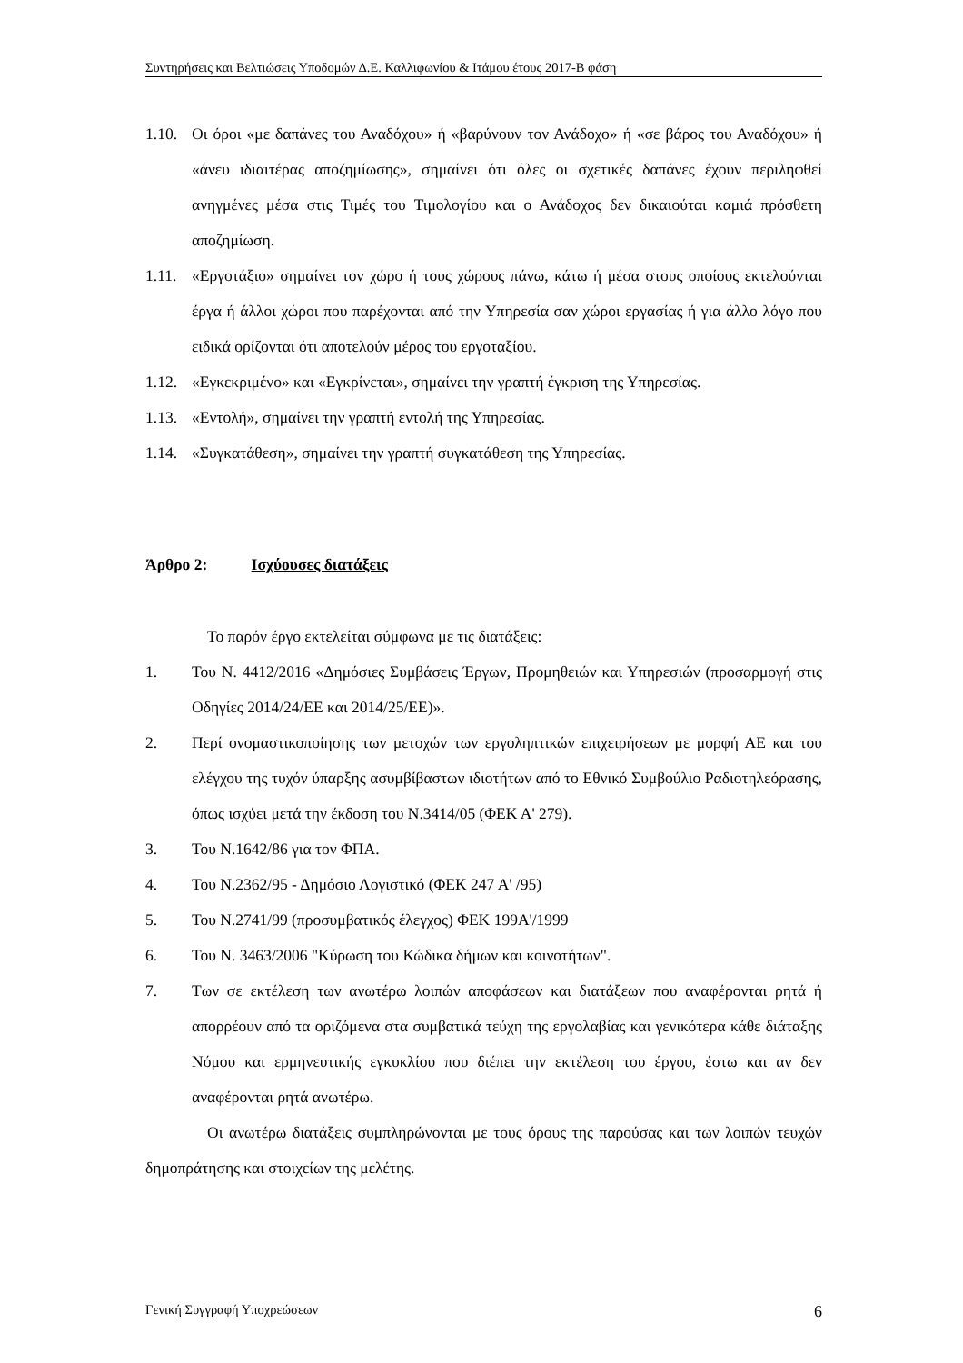Συντηρήσεις και Βελτιώσεις Υποδομών Δ.Ε. Καλλιφωνίου & Ιτάμου έτους 2017-Β φάση
1.10. Οι όροι «με δαπάνες του Αναδόχου» ή «βαρύνουν τον Ανάδοχο» ή «σε βάρος του Αναδόχου» ή «άνευ ιδιαιτέρας αποζημίωσης», σημαίνει ότι όλες οι σχετικές δαπάνες έχουν περιληφθεί ανηγμένες μέσα στις Τιμές του Τιμολογίου και ο Ανάδοχος δεν δικαιούται καμιά πρόσθετη αποζημίωση.
1.11. «Εργοτάξιο» σημαίνει τον χώρο ή τους χώρους πάνω, κάτω ή μέσα στους οποίους εκτελούνται έργα ή άλλοι χώροι που παρέχονται από την Υπηρεσία σαν χώροι εργασίας ή για άλλο λόγο που ειδικά ορίζονται ότι αποτελούν μέρος του εργοταξίου.
1.12. «Εγκεκριμένο» και «Εγκρίνεται», σημαίνει την γραπτή έγκριση της Υπηρεσίας.
1.13. «Εντολή», σημαίνει την γραπτή εντολή της Υπηρεσίας.
1.14. «Συγκατάθεση», σημαίνει την γραπτή συγκατάθεση της Υπηρεσίας.
Άρθρο 2: Ισχύουσες διατάξεις
Το παρόν έργο εκτελείται σύμφωνα με τις διατάξεις:
1. Του Ν. 4412/2016 «Δημόσιες Συμβάσεις Έργων, Προμηθειών και Υπηρεσιών (προσαρμογή στις Οδηγίες 2014/24/ΕΕ και 2014/25/ΕΕ)».
2. Περί ονομαστικοποίησης των μετοχών των εργοληπτικών επιχειρήσεων με μορφή ΑΕ και του ελέγχου της τυχόν ύπαρξης ασυμβίβαστων ιδιοτήτων από το Εθνικό Συμβούλιο Ραδιοτηλεόρασης, όπως ισχύει μετά την έκδοση του Ν.3414/05 (ΦΕΚ Α' 279).
3. Του Ν.1642/86 για τον ΦΠΑ.
4. Του Ν.2362/95 - Δημόσιο Λογιστικό (ΦΕΚ 247 Α' /95)
5. Του Ν.2741/99 (προσυμβατικός έλεγχος) ΦΕΚ 199Α'/1999
6. Του Ν. 3463/2006 "Κύρωση του Κώδικα δήμων και κοινοτήτων".
7. Των σε εκτέλεση των ανωτέρω λοιπών αποφάσεων και διατάξεων που αναφέρονται ρητά ή απορρέουν από τα οριζόμενα στα συμβατικά τεύχη της εργολαβίας και γενικότερα κάθε διάταξης Νόμου και ερμηνευτικής εγκυκλίου που διέπει την εκτέλεση του έργου, έστω και αν δεν αναφέρονται ρητά ανωτέρω.
Οι ανωτέρω διατάξεις συμπληρώνονται με τους όρους της παρούσας και των λοιπών τευχών δημοπράτησης και στοιχείων της μελέτης.
Γενική Συγγραφή Υποχρεώσεων 6